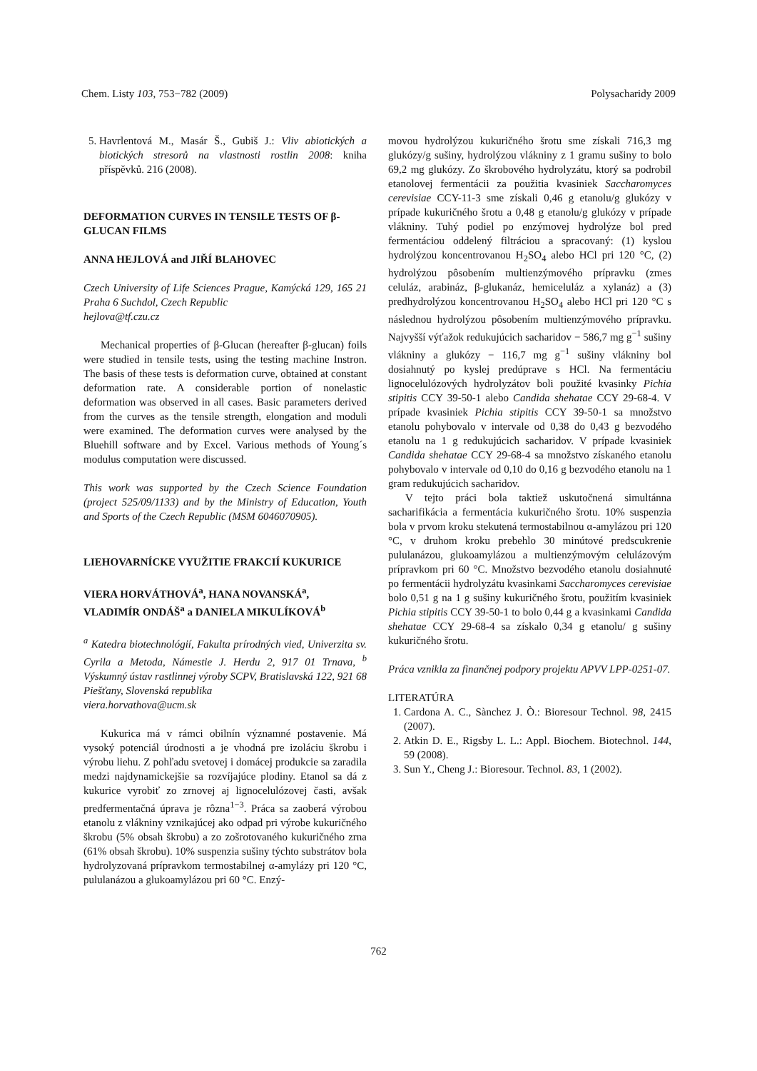Chem. Listy 103, 753−782 (2009) Polysacharidy 2009
5. Havrlentová M., Masár Š., Gubiš J.: Vliv abiotických a biotických stresorů na vlastnosti rostlin 2008: kniha příspěvků. 216 (2008).
DEFORMATION CURVES IN TENSILE TESTS OF β-GLUCAN FILMS
ANNA HEJLOVÁ and JIŘÍ BLAHOVEC
Czech University of Life Sciences Prague, Kamýcká 129, 165 21 Praha 6 Suchdol, Czech Republic
hejlova@tf.czu.cz
Mechanical properties of β-Glucan (hereafter β-glucan) foils were studied in tensile tests, using the testing machine Instron. The basis of these tests is deformation curve, obtained at constant deformation rate. A considerable portion of nonelastic deformation was observed in all cases. Basic parameters derived from the curves as the tensile strength, elongation and moduli were examined. The deformation curves were analysed by the Bluehill software and by Excel. Various methods of Young´s modulus computation were discussed.
This work was supported by the Czech Science Foundation (project 525/09/1133) and by the Ministry of Education, Youth and Sports of the Czech Republic (MSM 6046070905).
LIEHOVARNÍCKE VYUŽITIE FRAKCIÍ KUKURICE
VIERA HORVÁTHOVÁ<sup>a</sup>, HANA NOVANSKÁ<sup>a</sup>, VLADIMÍR ONDÁŠ<sup>a</sup> a DANIELA MIKULÍKOVÁ<sup>b</sup>
<sup>a</sup> Katedra biotechnológií, Fakulta prírodných vied, Univerzita sv. Cyrila a Metoda, Námestie J. Herdu 2, 917 01 Trnava, <sup>b</sup> Výskumný ústav rastlinnej výroby SCPV, Bratislavská 122, 921 68 Piešťany, Slovenská republika
viera.horvathova@ucm.sk
Kukurica má v rámci obilnín významné postavenie. Má vysoký potenciál úrodnosti a je vhodná pre izoláciu škrobu i výrobu liehu. Z pohľadu svetovej i domácej produkcie sa zaradila medzi najdynamickejšie sa rozvíjajúce plodiny. Etanol sa dá z kukurice vyrobiť zo zrnovej aj lignocelulózovej časti, avšak predfermentačná úprava je rôzna<sup>1−3</sup>. Práca sa zaoberá výrobou etanolu z vlákniny vznikajúcej ako odpad pri výrobe kukuričného škrobu (5% obsah škrobu) a zo zošrotovaného kukuričného zrna (61% obsah škrobu). 10% suspenzia sušiny týchto substrátov bola hydrolyzovaná prípravkom termostabilnej α-amylázy pri 120 °C, pululanázou a glukoamylázou pri 60 °C. Enzý-
movou hydrolýzou kukuričného šrotu sme získali 716,3 mg glukózy/g sušiny, hydrolýzou vlákniny z 1 gramu sušiny to bolo 69,2 mg glukózy. Zo škrobového hydrolyzátu, ktorý sa podrobil etanolovej fermentácii za použitia kvasiniek Saccharomyces cerevisiae CCY-11-3 sme získali 0,46 g etanolu/g glukózy v prípade kukuričného šrotu a 0,48 g etanolu/g glukózy v prípade vlákniny. Tuhý podiel po enzýmovej hydrolýze bol pred fermentáciou oddelený filtráciou a spracovaný: (1) kyslou hydrolýzou koncentrovanou H<sub>2</sub>SO<sub>4</sub> alebo HCl pri 120 °C, (2) hydrolýzou pôsobením multienzýmového prípravku (zmes celuláz, arabináz, β-glukanáz, hemiceluláz a xylanáz) a (3) predhydrolýzou koncentrovanou H<sub>2</sub>SO<sub>4</sub> alebo HCl pri 120 °C s následnou hydrolýzou pôsobením multienzýmového prípravku. Najvyšší výťažok redukujúcich sacharidov − 586,7 mg g<sup>−1</sup> sušiny vlákniny a glukózy − 116,7 mg g<sup>−1</sup> sušiny vlákniny bol dosiahnutý po kyslej predúprave s HCl. Na fermentáciu lignocelulózových hydrolyzátov boli použité kvasinky Pichia stipitis CCY 39-50-1 alebo Candida shehatae CCY 29-68-4. V prípade kvasiniek Pichia stipitis CCY 39-50-1 sa množstvo etanolu pohybovalo v intervale od 0,38 do 0,43 g bezvodého etanolu na 1 g redukujúcich sacharidov. V prípade kvasiniek Candida shehatae CCY 29-68-4 sa množstvo získaného etanolu pohybovalo v intervale od 0,10 do 0,16 g bezvodého etanolu na 1 gram redukujúcich sacharidov.
V tejto práci bola taktiež uskutočnená simultánna sacharifikácia a fermentácia kukuričného šrotu. 10% suspenzia bola v prvom kroku stekutená termostabilnou α-amylázou pri 120 °C, v druhom kroku prebehlo 30 minútové predscukrenie pululanázou, glukoamylázou a multienzýmovým celulázovým prípravkom pri 60 °C. Množstvo bezvodého etanolu dosiahnuté po fermentácii hydrolyzátu kvasinkami Saccharomyces cerevisiae bolo 0,51 g na 1 g sušiny kukuričného šrotu, použitím kvasiniek Pichia stipitis CCY 39-50-1 to bolo 0,44 g a kvasinkami Candida shehatae CCY 29-68-4 sa získalo 0,34 g etanolu/ g sušiny kukuričného šrotu.
Práca vznikla za finančnej podpory projektu APVV LPP-0251-07.
LITERATÚRA
1. Cardona A. C., Sànchez J. Ò.: Bioresour Technol. 98, 2415 (2007).
2. Atkin D. E., Rigsby L. L.: Appl. Biochem. Biotechnol. 144, 59 (2008).
3. Sun Y., Cheng J.: Bioresour. Technol. 83, 1 (2002).
762